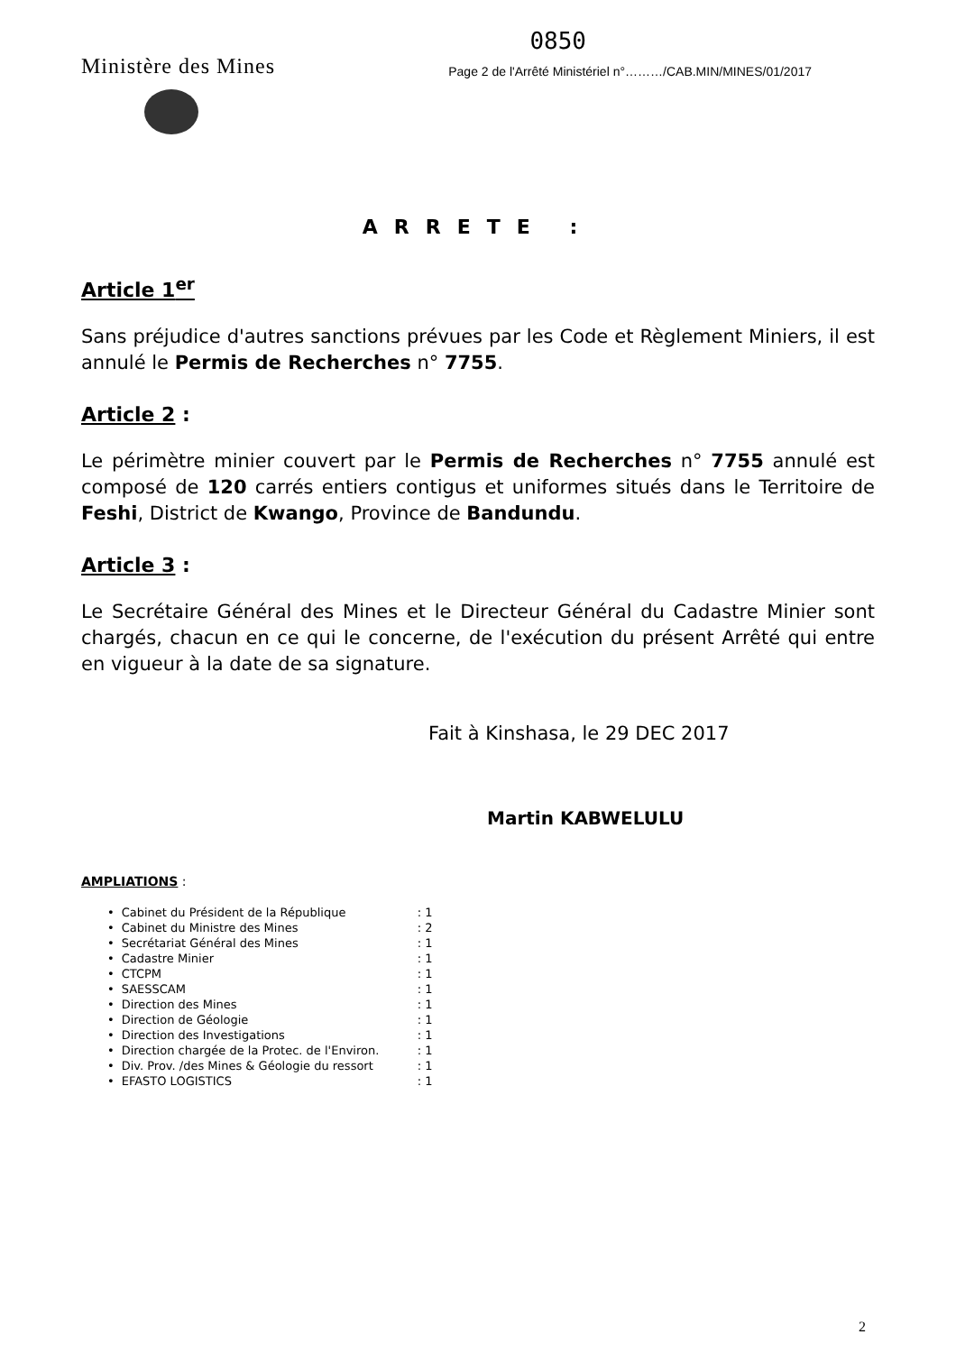0850
Ministère des Mines
Page 2 de l'Arrêté Ministériel n°………/CAB.MIN/MINES/01/2017
ARRETE :
Article 1<sup>er</sup>
Sans préjudice d'autres sanctions prévues par les Code et Règlement Miniers, il est annulé le Permis de Recherches n° 7755.
Article 2 :
Le périmètre minier couvert par le Permis de Recherches n° 7755 annulé est composé de 120 carrés entiers contigus et uniformes situés dans le Territoire de Feshi, District de Kwango, Province de Bandundu.
Article 3 :
Le Secrétaire Général des Mines et le Directeur Général du Cadastre Minier sont chargés, chacun en ce qui le concerne, de l'exécution du présent Arrêté qui entre en vigueur à la date de sa signature.
Fait à Kinshasa, le 29 DEC 2017
Martin KABWELULU
AMPLIATIONS :
| • | Cabinet du Président de la République | : 1 |
| • | Cabinet du Ministre des Mines | : 2 |
| • | Secrétariat Général des Mines | : 1 |
| • | Cadastre Minier | : 1 |
| • | CTCPM | : 1 |
| • | SAESSCAM | : 1 |
| • | Direction des Mines | : 1 |
| • | Direction de Géologie | : 1 |
| • | Direction des Investigations | : 1 |
| • | Direction chargée de la Protec. de l'Environ. | : 1 |
| • | Div. Prov. /des Mines & Géologie du ressort | : 1 |
| • | EFASTO LOGISTICS | : 1 |
2